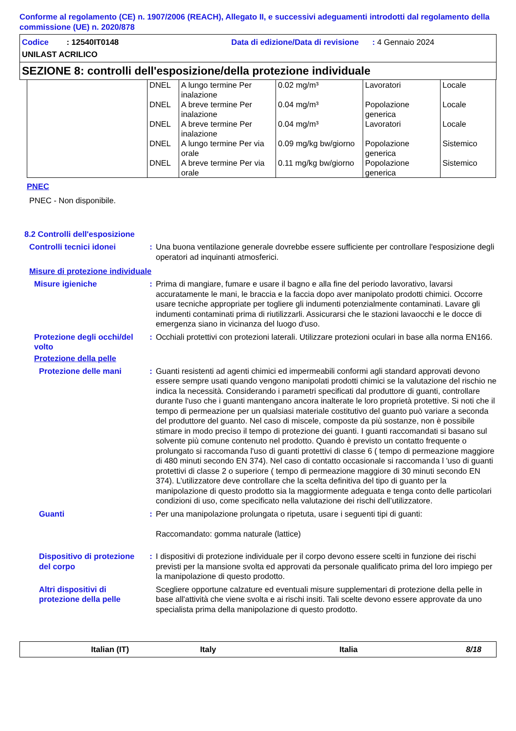Conforme al regolamento (CE) n. 1907/2006 (REACH), Allegato II, e successivi adeguamenti introdotti dal regolamento della commissione (UE) n. 2020/878
Codice : 12540IT0148
Data di edizione/Data di revisione : 4 Gennaio 2024
UNILAST ACRILICO
SEZIONE 8: controlli dell'esposizione/della protezione individuale
| | DNEL | A lungo termine Per inalazione | 0.02 mg/m³ | Lavoratori | Locale |
| | DNEL | A breve termine Per inalazione | 0.04 mg/m³ | Popolazione generica | Locale |
| | DNEL | A breve termine Per inalazione | 0.04 mg/m³ | Lavoratori | Locale |
| | DNEL | A lungo termine Per via orale | 0.09 mg/kg bw/giorno | Popolazione generica | Sistemico |
| | DNEL | A breve termine Per via orale | 0.11 mg/kg bw/giorno | Popolazione generica | Sistemico |
PNEC
PNEC - Non disponibile.
8.2 Controlli dell'esposizione
Controlli tecnici idonei : Una buona ventilazione generale dovrebbe essere sufficiente per controllare l'esposizione degli operatori ad inquinanti atmosferici.
Misure di protezione individuale
Misure igieniche : Prima di mangiare, fumare e usare il bagno e alla fine del periodo lavorativo, lavarsi accuratamente le mani, le braccia e la faccia dopo aver manipolato prodotti chimici. Occorre usare tecniche appropriate per togliere gli indumenti potenzialmente contaminati. Lavare gli indumenti contaminati prima di riutilizzarli. Assicurarsi che le stazioni lavaocchi e le docce di emergenza siano in vicinanza del luogo d'uso.
Protezione degli occhi/del volto
: Occhiali protettivi con protezioni laterali. Utilizzare protezioni oculari in base alla norma EN166.
Protezione della pelle
Protezione delle mani : Guanti resistenti ad agenti chimici ed impermeabili conformi agli standard approvati devono essere sempre usati quando vengono manipolati prodotti chimici se la valutazione del rischio ne indica la necessità. Considerando i parametri specificati dal produttore di guanti, controllare durante l'uso che i guanti mantengano ancora inalterate le loro proprietà protettive. Si noti che il tempo di permeazione per un qualsiasi materiale costitutivo del guanto può variare a seconda del produttore del guanto. Nel caso di miscele, composte da più sostanze, non è possibile stimare in modo preciso il tempo di protezione dei guanti. I guanti raccomandati si basano sul solvente più comune contenuto nel prodotto. Quando è previsto un contatto frequente o prolungato si raccomanda l'uso di guanti protettivi di classe 6 ( tempo di permeazione maggiore di 480 minuti secondo EN 374). Nel caso di contatto occasionale si raccomanda l 'uso di guanti protettivi di classe 2 o superiore ( tempo di permeazione maggiore di 30 minuti secondo EN 374). L’utilizzatore deve controllare che la scelta definitiva del tipo di guanto per la manipolazione di questo prodotto sia la maggiormente adeguata e tenga conto delle particolari condizioni di uso, come specificato nella valutazione dei rischi dell’utilizzatore.
Guanti : Per una manipolazione prolungata o ripetuta, usare i seguenti tipi di guanti:
Raccomandato: gomma naturale (lattice)
Dispositivo di protezione del corpo
: I dispositivi di protezione individuale per il corpo devono essere scelti in funzione dei rischi previsti per la mansione svolta ed approvati da personale qualificato prima del loro impiego per la manipolazione di questo prodotto.
Altri dispositivi di protezione della pelle
Scegliere opportune calzature ed eventuali misure supplementari di protezione della pelle in base all'attività che viene svolta e ai rischi insiti. Tali scelte devono essere approvate da uno specialista prima della manipolazione di questo prodotto.
Italian (IT) Italy Italia 8/18